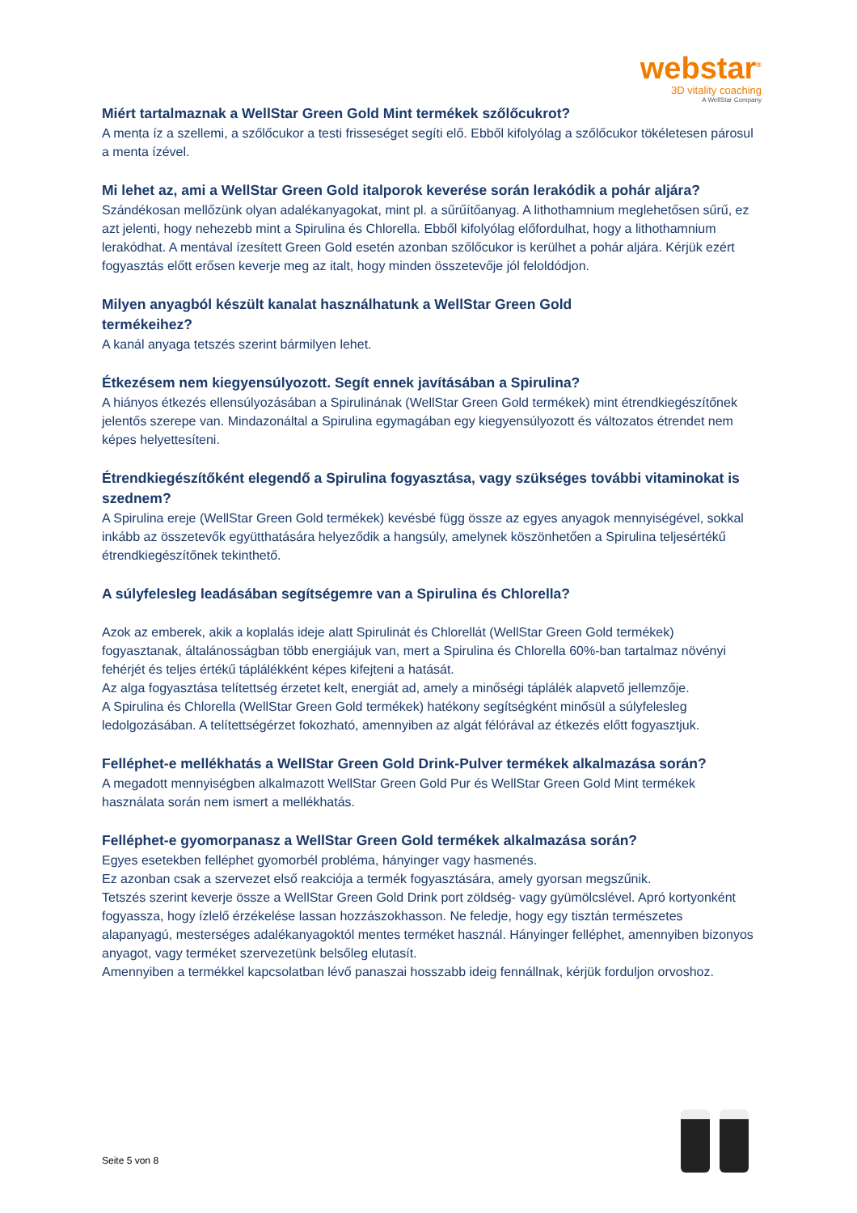webstar<sup>®</sup>
3D vitality coaching
A WellStar Company
Miért tartalmaznak a WellStar Green Gold Mint termékek szőlőcukrot?
A menta íz a szellemi, a szőlőcukor a testi frisseséget segíti elő. Ebből kifolyólag a szőlőcukor tökéletesen párosul a menta ízével.
Mi lehet az, ami a WellStar Green Gold italporok keverése során lerakódik a pohár aljára?
Szándékosan mellőzünk olyan adalékanyagokat, mint pl. a sűrűítőanyag. A lithothamnium meglehetősen sűrű, ez azt jelenti, hogy nehezebb mint a Spirulina és Chlorella. Ebből kifolyólag előfordulhat, hogy a lithothamnium lerakódhat. A mentával ízesített Green Gold esetén azonban szőlőcukor is kerülhet a pohár aljára. Kérjük ezért fogyasztás előtt erősen keverje meg az italt, hogy minden összetevője jól feloldódjon.
Milyen anyagból készült kanalat használhatunk a WellStar Green Gold
termékeihez?
A kanál anyaga tetszés szerint bármilyen lehet.
Étkezésem nem kiegyensúlyozott. Segít ennek javításában a Spirulina?
A hiányos étkezés ellensúlyozásában a Spirulinának (WellStar Green Gold termékek) mint étrendkiegészítőnek jelentős szerepe van. Mindazonáltal a Spirulina egymagában egy kiegyensúlyozott és változatos étrendet nem képes helyettesíteni.
Étrendkiegészítőként elegendő a Spirulina fogyasztása, vagy szükséges további vitaminokat is szednem?
A Spirulina ereje (WellStar Green Gold termékek) kevésbé függ össze az egyes anyagok mennyiségével, sokkal inkább az összetevők együtthatására helyeződik a hangsúly, amelynek köszönhetően a Spirulina teljesértékű étrendkiegészítőnek tekinthető.
A súlyfelesleg leadásában segítségemre van a Spirulina és Chlorella?
Azok az emberek, akik a koplalás ideje alatt Spirulinát és Chlorellát (WellStar Green Gold termékek) fogyasztanak, általánosságban több energiájuk van, mert a Spirulina és Chlorella 60%-ban tartalmaz növényi fehérjét és teljes értékű táplálékként képes kifejteni a hatását.
Az alga fogyasztása telítettség érzetet kelt, energiát ad, amely a minőségi táplálék alapvető jellemzője.
A Spirulina és Chlorella (WellStar Green Gold termékek) hatékony segítségként minősül a súlyfelesleg ledolgozásában. A telítettségérzet fokozható, amennyiben az algát félórával az étkezés előtt fogyasztjuk.
Felléphet-e mellékhatás a WellStar Green Gold Drink-Pulver termékek alkalmazása során?
A megadott mennyiségben alkalmazott WellStar Green Gold Pur és WellStar Green Gold Mint termékek használata során nem ismert a mellékhatás.
Felléphet-e gyomorpanasz a WellStar Green Gold termékek alkalmazása során?
Egyes esetekben felléphet gyomorbél probléma, hányinger vagy hasmenés.
Ez azonban csak a szervezet első reakciója a termék fogyasztására, amely gyorsan megszűnik.
Tetszés szerint keverje össze a WellStar Green Gold Drink port zöldség- vagy gyümölcslével. Apró kortyonként fogyassza, hogy ízlelő érzékelése lassan hozzászokhasson. Ne feledje, hogy egy tisztán természetes alapanyagú, mesterséges adalékanyagoktól mentes terméket használ. Hányinger felléphet, amennyiben bizonyos anyagot, vagy terméket szervezetünk belsőleg elutasít.
Amennyiben a termékkel kapcsolatban lévő panaszai hosszabb ideig fennállnak, kérjük forduljon orvoshoz.
Seite 5 von 8